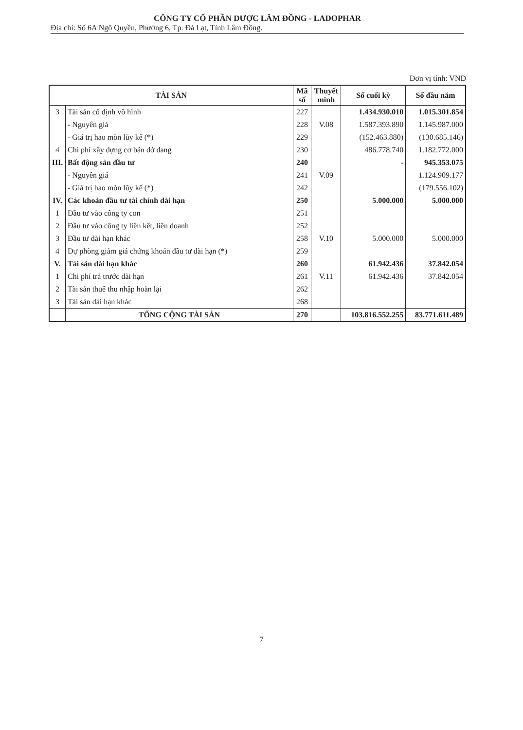CÔNG TY CỔ PHẦN DƯỢC LÂM ĐỒNG - LADOPHAR
Địa chỉ: Số 6A Ngô Quyền, Phường 6, Tp. Đà Lạt, Tỉnh Lâm Đồng.
Đơn vị tính: VND
| TÀI SẢN | | Mã số | Thuyết minh | Số cuối kỳ | Số đầu năm |
| --- | --- | --- | --- | --- | --- |
| 3 | Tài sản cố định vô hình | 227 | | 1.434.930.010 | 1.015.301.854 |
| | - Nguyên giá | 228 | V.08 | 1.587.393.890 | 1.145.987.000 |
| | - Giá trị hao mòn lũy kế (*) | 229 | | (152.463.880) | (130.685.146) |
| 4 | Chi phí xây dựng cơ bản dở dang | 230 | | 486.778.740 | 1.182.772.000 |
| III. | Bất động sản đầu tư | 240 | | - | 945.353.075 |
| | - Nguyên giá | 241 | V.09 | | 1.124.909.177 |
| | - Giá trị hao mòn lũy kế (*) | 242 | | | (179.556.102) |
| IV. | Các khoản đầu tư tài chính dài hạn | 250 | | 5.000.000 | 5.000.000 |
| 1 | Đầu tư vào công ty con | 251 | | | |
| 2 | Đầu tư vào công ty liên kết, liên doanh | 252 | | | |
| 3 | Đầu tư dài hạn khác | 258 | V.10 | 5.000.000 | 5.000.000 |
| 4 | Dự phòng giảm giá chứng khoán đầu tư dài hạn (*) | 259 | | | |
| V. | Tài sản dài hạn khác | 260 | | 61.942.436 | 37.842.054 |
| 1 | Chi phí trả trước dài hạn | 261 | V.11 | 61.942.436 | 37.842.054 |
| 2 | Tài sản thuế thu nhập hoãn lại | 262 | | | |
| 3 | Tài sản dài hạn khác | 268 | | | |
| | TỔNG CỘNG TÀI SẢN | 270 | | 103.816.552.255 | 83.771.611.489 |
7